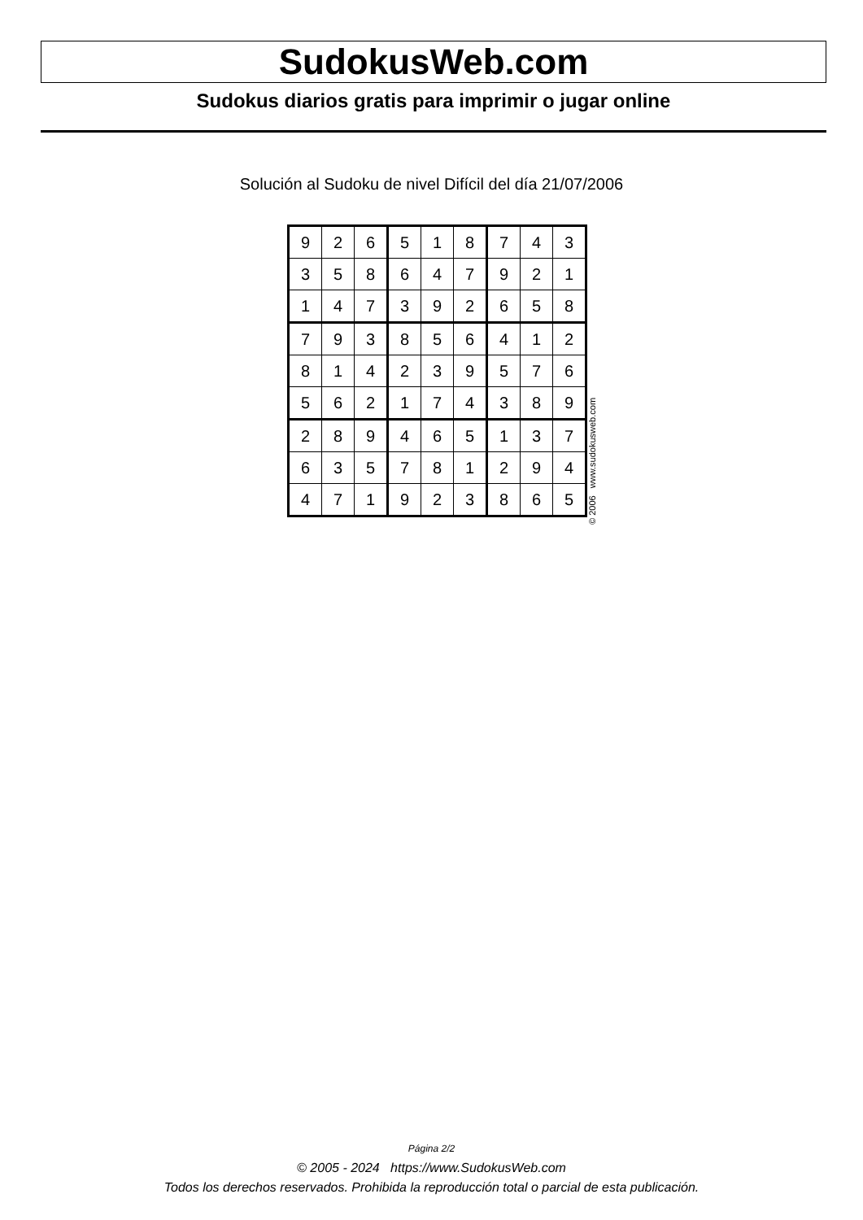SudokusWeb.com
Sudokus diarios gratis para imprimir o jugar online
Solución al Sudoku de nivel Difícil del día 21/07/2006
| 9 | 2 | 6 | 5 | 1 | 8 | 7 | 4 | 3 |
| 3 | 5 | 8 | 6 | 4 | 7 | 9 | 2 | 1 |
| 1 | 4 | 7 | 3 | 9 | 2 | 6 | 5 | 8 |
| 7 | 9 | 3 | 8 | 5 | 6 | 4 | 1 | 2 |
| 8 | 1 | 4 | 2 | 3 | 9 | 5 | 7 | 6 |
| 5 | 6 | 2 | 1 | 7 | 4 | 3 | 8 | 9 |
| 2 | 8 | 9 | 4 | 6 | 5 | 1 | 3 | 7 |
| 6 | 3 | 5 | 7 | 8 | 1 | 2 | 9 | 4 |
| 4 | 7 | 1 | 9 | 2 | 3 | 8 | 6 | 5 |
© 2006 www.sudokusweb.com
Página 2/2
© 2005 - 2024 https://www.SudokusWeb.com
Todos los derechos reservados. Prohibida la reproducción total o parcial de esta publicación.